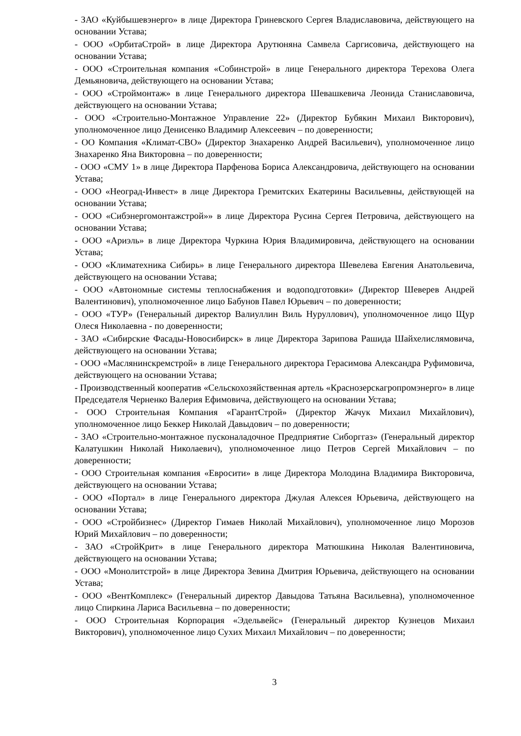- ЗАО «Куйбышевэнерго» в лице Директора Гриневского Сергея Владиславовича, действующего на основании Устава;
- ООО «ОрбитаСтрой» в лице Директора Арутюняна Самвела Саргисовича, действующего на основании Устава;
- ООО «Строительная компания «Собинстрой» в лице Генерального директора Терехова Олега Демьяновича, действующего на основании Устава;
- ООО «Строймонтаж» в лице Генерального директора Шевашкевича Леонида Станиславовича, действующего на основании Устава;
- ООО «Строительно-Монтажное Управление 22» (Директор Бубякин Михаил Викторович), уполномоченное лицо Денисенко Владимир Алексеевич – по доверенности;
- ОО Компания «Климат-СВО» (Директор Знахаренко Андрей Васильевич), уполномоченное лицо Знахаренко Яна Викторовна – по доверенности;
- ООО «СМУ 1» в лице Директора Парфенова Бориса Александровича, действующего на основании Устава;
- ООО «Неоград-Инвест» в лице Директора Гремитских Екатерины Васильевны, действующей на основании Устава;
- ООО «Сибэнергомонтажстрой»» в лице Директора Русина Сергея Петровича, действующего на основании Устава;
- ООО «Ариэль» в лице Директора Чуркина Юрия Владимировича, действующего на основании Устава;
- ООО «Климатехника Сибирь» в лице Генерального директора Шевелева Евгения Анатольевича, действующего на основании Устава;
- ООО «Автономные системы теплоснабжения и водоподготовки» (Директор Шеверев Андрей Валентинович), уполномоченное лицо Бабунов Павел Юрьевич – по доверенности;
- ООО «ТУР» (Генеральный директор Валиуллин Виль Нуруллович), уполномоченное лицо Щур Олеся Николаевна - по доверенности;
- ЗАО «Сибирские Фасады-Новосибирск» в лице Директора Зарипова Рашида Шайхелислямовича, действующего на основании Устава;
- ООО «Маслянинскремстрой» в лице Генерального директора Герасимова Александра Руфимовича, действующего на основании Устава;
- Производственный кооператив «Сельскохозяйственная артель «Краснозерскагропромэнерго» в лице Председателя Черненко Валерия Ефимовича, действующего на основании Устава;
- ООО Строительная Компания «ГарантСтрой» (Директор Жачук Михаил Михайлович), уполномоченное лицо Беккер Николай Давыдович – по доверенности;
- ЗАО «Строительно-монтажное пусконаладочное Предприятие Сиборггаз» (Генеральный директор Калатушкин Николай Николаевич), уполномоченное лицо Петров Сергей Михайлович – по доверенности;
- ООО Строительная компания «Евросити» в лице Директора Молодина Владимира Викторовича, действующего на основании Устава;
- ООО «Портал» в лице Генерального директора Джулая Алексея Юрьевича, действующего на основании Устава;
- ООО «Стройбизнес» (Директор Гимаев Николай Михайлович), уполномоченное лицо Морозов Юрий Михайлович – по доверенности;
- ЗАО «СтройКрит» в лице Генерального директора Матюшкина Николая Валентиновича, действующего на основании Устава;
- ООО «Монолитстрой» в лице Директора Зевина Дмитрия Юрьевича, действующего на основании Устава;
- ООО «ВентКомплекс» (Генеральный директор Давыдова Татьяна Васильевна), уполномоченное лицо Спиркина Лариса Васильевна – по доверенности;
- ООО Строительная Корпорация «Эдельвейс» (Генеральный директор Кузнецов Михаил Викторович), уполномоченное лицо Сухих Михаил Михайлович – по доверенности;
3